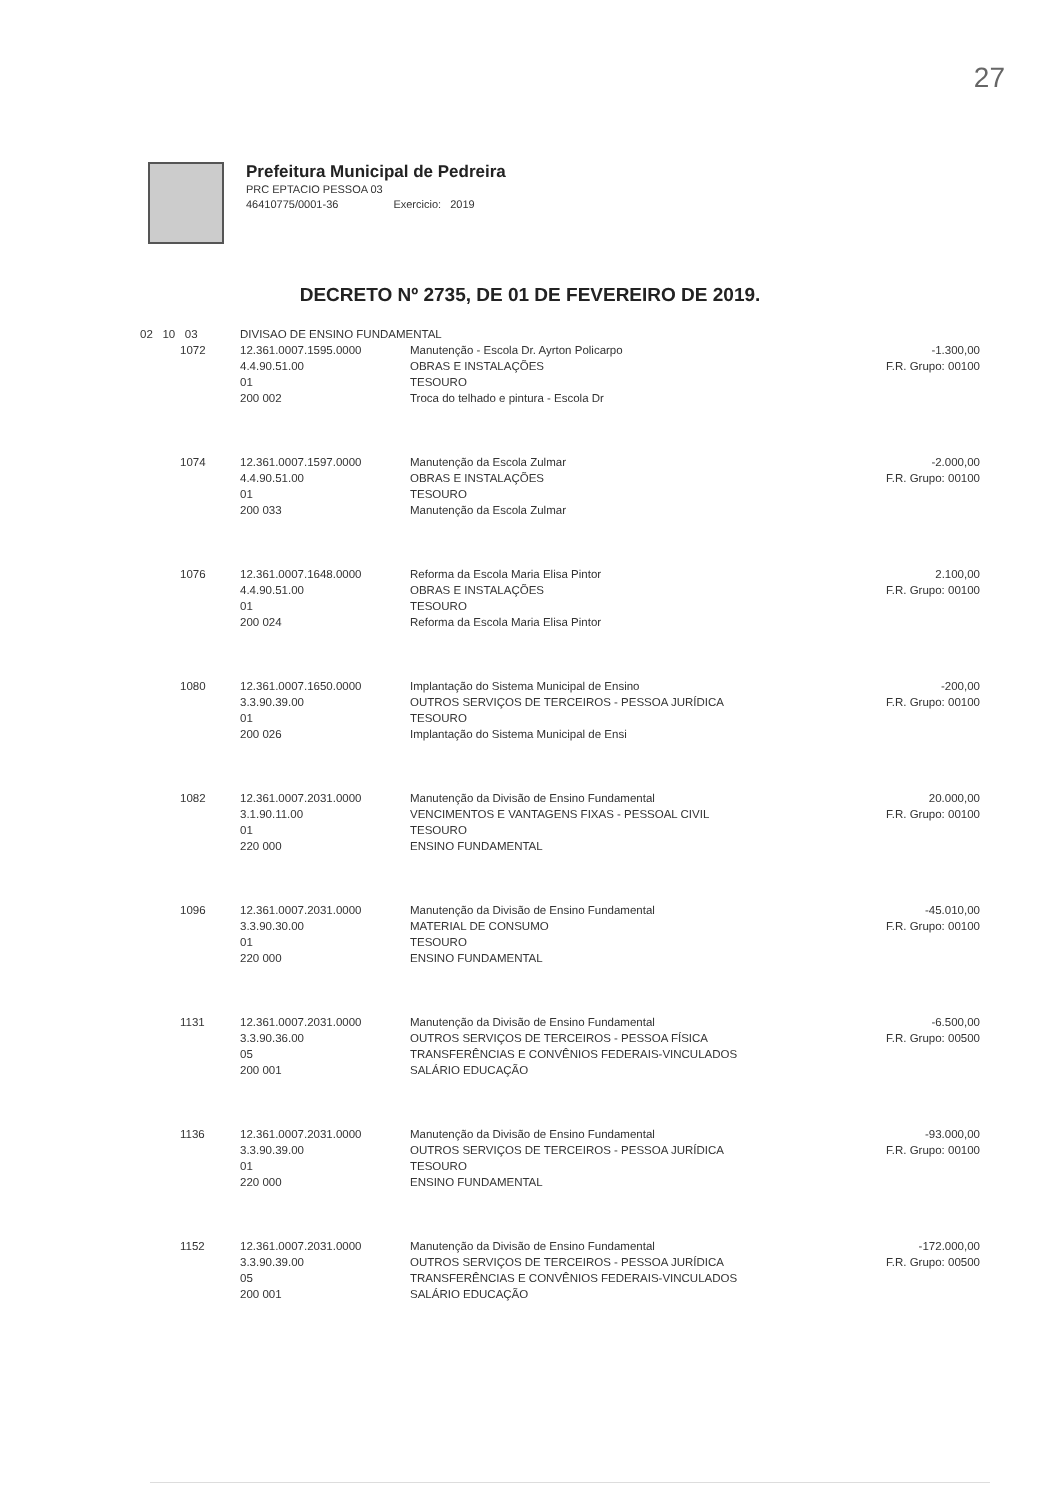27
Prefeitura Municipal de Pedreira
PRC EPTACIO PESSOA 03
46410775/0001-36 Exercicio: 2019
DECRETO Nº 2735, DE 01 DE FEVEREIRO DE 2019.
| 02 10 03 | | DIVISAO DE ENSINO FUNDAMENTAL | | |
| | 1072 | 12.361.0007.1595.0000 4.4.90.51.00 01 200 002 | Manutenção - Escola Dr. Ayrton Policarpo OBRAS E INSTALAÇÕES TESOURO Troca do telhado e pintura - Escola Dr | -1.300,00 F.R. Grupo: 00100 |
| | 1074 | 12.361.0007.1597.0000 4.4.90.51.00 01 200 033 | Manutenção da Escola Zulmar OBRAS E INSTALAÇÕES TESOURO Manutenção da Escola Zulmar | -2.000,00 F.R. Grupo: 00100 |
| | 1076 | 12.361.0007.1648.0000 4.4.90.51.00 01 200 024 | Reforma da Escola Maria Elisa Pintor OBRAS E INSTALAÇÕES TESOURO Reforma da Escola Maria Elisa Pintor | 2.100,00 F.R. Grupo: 00100 |
| | 1080 | 12.361.0007.1650.0000 3.3.90.39.00 01 200 026 | Implantação do Sistema Municipal de Ensino OUTROS SERVIÇOS DE TERCEIROS - PESSOA JURÍDICA TESOURO Implantação do Sistema Municipal de Ensi | -200,00 F.R. Grupo: 00100 |
| | 1082 | 12.361.0007.2031.0000 3.1.90.11.00 01 220 000 | Manutenção da Divisão de Ensino Fundamental VENCIMENTOS E VANTAGENS FIXAS - PESSOAL CIVIL TESOURO ENSINO FUNDAMENTAL | 20.000,00 F.R. Grupo: 00100 |
| | 1096 | 12.361.0007.2031.0000 3.3.90.30.00 01 220 000 | Manutenção da Divisão de Ensino Fundamental MATERIAL DE CONSUMO TESOURO ENSINO FUNDAMENTAL | -45.010,00 F.R. Grupo: 00100 |
| | 1131 | 12.361.0007.2031.0000 3.3.90.36.00 05 200 001 | Manutenção da Divisão de Ensino Fundamental OUTROS SERVIÇOS DE TERCEIROS - PESSOA FÍSICA TRANSFERÊNCIAS E CONVÊNIOS FEDERAIS-VINCULADOS SALÁRIO EDUCAÇÃO | -6.500,00 F.R. Grupo: 00500 |
| | 1136 | 12.361.0007.2031.0000 3.3.90.39.00 01 220 000 | Manutenção da Divisão de Ensino Fundamental OUTROS SERVIÇOS DE TERCEIROS - PESSOA JURÍDICA TESOURO ENSINO FUNDAMENTAL | -93.000,00 F.R. Grupo: 00100 |
| | 1152 | 12.361.0007.2031.0000 3.3.90.39.00 05 200 001 | Manutenção da Divisão de Ensino Fundamental OUTROS SERVIÇOS DE TERCEIROS - PESSOA JURÍDICA TRANSFERÊNCIAS E CONVÊNIOS FEDERAIS-VINCULADOS SALÁRIO EDUCAÇÃO | -172.000,00 F.R. Grupo: 00500 |